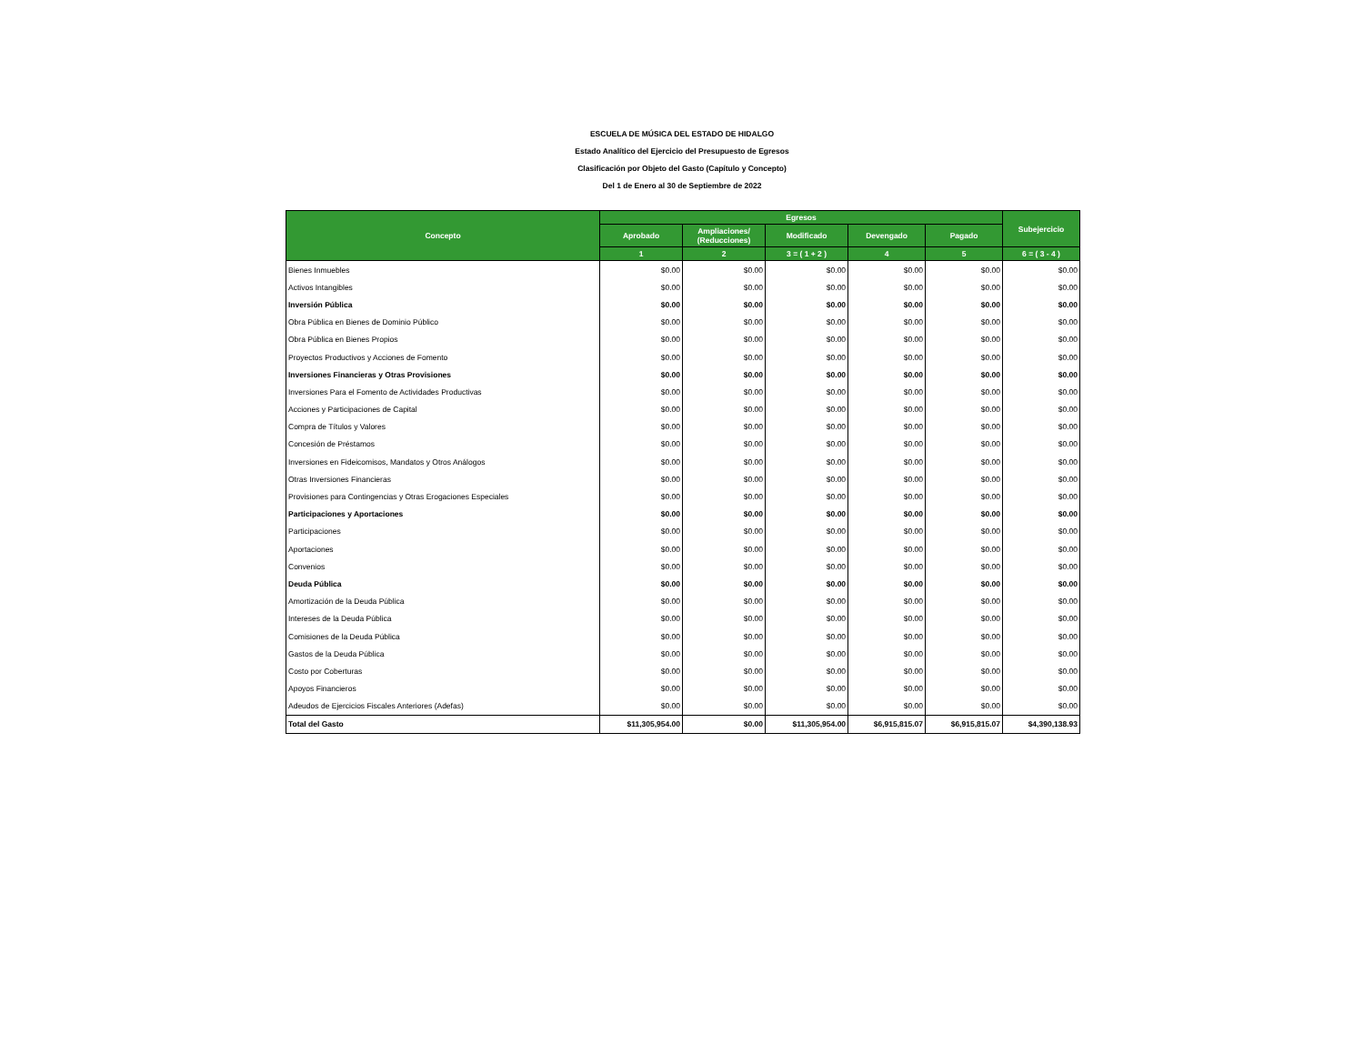ESCUELA DE MÚSICA DEL ESTADO DE HIDALGO
Estado Analítico del Ejercicio del Presupuesto de Egresos
Clasificación por Objeto del Gasto (Capítulo y Concepto)
Del 1 de Enero al 30 de Septiembre de 2022
| Concepto | Egresos | | | | | Subejercicio |
| --- | --- | --- | --- | --- | --- | --- |
| | Aprobado | Ampliaciones/ (Reducciones) | Modificado | Devengado | Pagado | |
| | 1 | 2 | 3 = ( 1 + 2 ) | 4 | 5 | 6 = ( 3 - 4 ) |
| Bienes Inmuebles | $0.00 | $0.00 | $0.00 | $0.00 | $0.00 | $0.00 |
| Activos Intangibles | $0.00 | $0.00 | $0.00 | $0.00 | $0.00 | $0.00 |
| Inversión Pública | $0.00 | $0.00 | $0.00 | $0.00 | $0.00 | $0.00 |
| Obra Pública en Bienes de Dominio Público | $0.00 | $0.00 | $0.00 | $0.00 | $0.00 | $0.00 |
| Obra Pública en Bienes Propios | $0.00 | $0.00 | $0.00 | $0.00 | $0.00 | $0.00 |
| Proyectos Productivos y Acciones de Fomento | $0.00 | $0.00 | $0.00 | $0.00 | $0.00 | $0.00 |
| Inversiones Financieras y Otras Provisiones | $0.00 | $0.00 | $0.00 | $0.00 | $0.00 | $0.00 |
| Inversiones Para el Fomento de Actividades Productivas | $0.00 | $0.00 | $0.00 | $0.00 | $0.00 | $0.00 |
| Acciones y Participaciones de Capital | $0.00 | $0.00 | $0.00 | $0.00 | $0.00 | $0.00 |
| Compra de Títulos y Valores | $0.00 | $0.00 | $0.00 | $0.00 | $0.00 | $0.00 |
| Concesión de Préstamos | $0.00 | $0.00 | $0.00 | $0.00 | $0.00 | $0.00 |
| Inversiones en Fideicomisos, Mandatos y Otros Análogos | $0.00 | $0.00 | $0.00 | $0.00 | $0.00 | $0.00 |
| Otras Inversiones Financieras | $0.00 | $0.00 | $0.00 | $0.00 | $0.00 | $0.00 |
| Provisiones para Contingencias y Otras Erogaciones Especiales | $0.00 | $0.00 | $0.00 | $0.00 | $0.00 | $0.00 |
| Participaciones y Aportaciones | $0.00 | $0.00 | $0.00 | $0.00 | $0.00 | $0.00 |
| Participaciones | $0.00 | $0.00 | $0.00 | $0.00 | $0.00 | $0.00 |
| Aportaciones | $0.00 | $0.00 | $0.00 | $0.00 | $0.00 | $0.00 |
| Convenios | $0.00 | $0.00 | $0.00 | $0.00 | $0.00 | $0.00 |
| Deuda Pública | $0.00 | $0.00 | $0.00 | $0.00 | $0.00 | $0.00 |
| Amortización de la Deuda Pública | $0.00 | $0.00 | $0.00 | $0.00 | $0.00 | $0.00 |
| Intereses de la Deuda Pública | $0.00 | $0.00 | $0.00 | $0.00 | $0.00 | $0.00 |
| Comisiones de la Deuda Pública | $0.00 | $0.00 | $0.00 | $0.00 | $0.00 | $0.00 |
| Gastos de la Deuda Pública | $0.00 | $0.00 | $0.00 | $0.00 | $0.00 | $0.00 |
| Costo por Coberturas | $0.00 | $0.00 | $0.00 | $0.00 | $0.00 | $0.00 |
| Apoyos Financieros | $0.00 | $0.00 | $0.00 | $0.00 | $0.00 | $0.00 |
| Adeudos de Ejercicios Fiscales Anteriores (Adefas) | $0.00 | $0.00 | $0.00 | $0.00 | $0.00 | $0.00 |
| Total del Gasto | $11,305,954.00 | $0.00 | $11,305,954.00 | $6,915,815.07 | $6,915,815.07 | $4,390,138.93 |